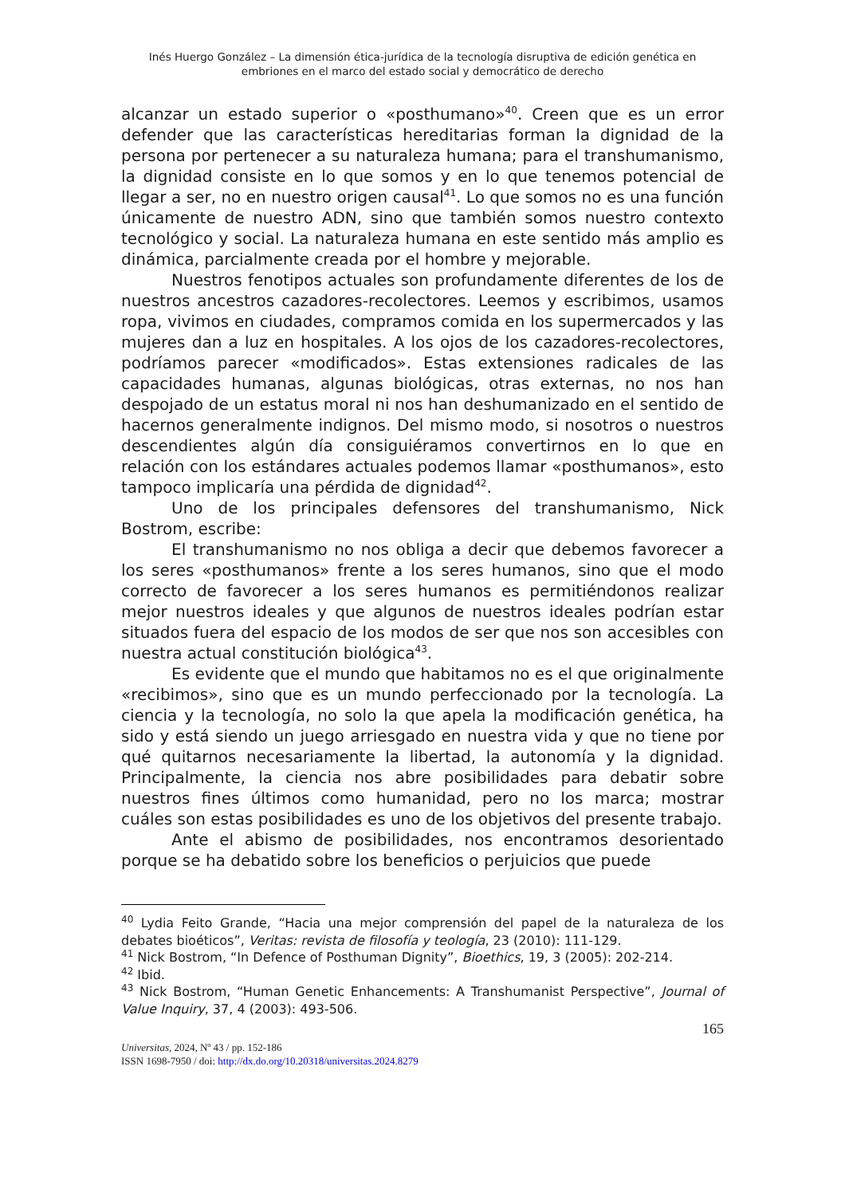Inés Huergo González – La dimensión ética-jurídica de la tecnología disruptiva de edición genética en embriones en el marco del estado social y democrático de derecho
alcanzar un estado superior o «posthumano»<sup>40</sup>. Creen que es un error defender que las características hereditarias forman la dignidad de la persona por pertenecer a su naturaleza humana; para el transhumanismo, la dignidad consiste en lo que somos y en lo que tenemos potencial de llegar a ser, no en nuestro origen causal<sup>41</sup>. Lo que somos no es una función únicamente de nuestro ADN, sino que también somos nuestro contexto tecnológico y social. La naturaleza humana en este sentido más amplio es dinámica, parcialmente creada por el hombre y mejorable.
Nuestros fenotipos actuales son profundamente diferentes de los de nuestros ancestros cazadores-recolectores. Leemos y escribimos, usamos ropa, vivimos en ciudades, compramos comida en los supermercados y las mujeres dan a luz en hospitales. A los ojos de los cazadores-recolectores, podríamos parecer «modificados». Estas extensiones radicales de las capacidades humanas, algunas biológicas, otras externas, no nos han despojado de un estatus moral ni nos han deshumanizado en el sentido de hacernos generalmente indignos. Del mismo modo, si nosotros o nuestros descendientes algún día consiguiéramos convertirnos en lo que en relación con los estándares actuales podemos llamar «posthumanos», esto tampoco implicaría una pérdida de dignidad<sup>42</sup>.
Uno de los principales defensores del transhumanismo, Nick Bostrom, escribe:
El transhumanismo no nos obliga a decir que debemos favorecer a los seres «posthumanos» frente a los seres humanos, sino que el modo correcto de favorecer a los seres humanos es permitiéndonos realizar mejor nuestros ideales y que algunos de nuestros ideales podrían estar situados fuera del espacio de los modos de ser que nos son accesibles con nuestra actual constitución biológica<sup>43</sup>.
Es evidente que el mundo que habitamos no es el que originalmente «recibimos», sino que es un mundo perfeccionado por la tecnología. La ciencia y la tecnología, no solo la que apela la modificación genética, ha sido y está siendo un juego arriesgado en nuestra vida y que no tiene por qué quitarnos necesariamente la libertad, la autonomía y la dignidad. Principalmente, la ciencia nos abre posibilidades para debatir sobre nuestros fines últimos como humanidad, pero no los marca; mostrar cuáles son estas posibilidades es uno de los objetivos del presente trabajo.
Ante el abismo de posibilidades, nos encontramos desorientado porque se ha debatido sobre los beneficios o perjuicios que puede
<sup>40</sup> Lydia Feito Grande, “Hacia una mejor comprensión del papel de la naturaleza de los debates bioéticos”, Veritas: revista de filosofía y teología, 23 (2010): 111-129.
<sup>41</sup> Nick Bostrom, “In Defence of Posthuman Dignity”, Bioethics, 19, 3 (2005): 202-214.
<sup>42</sup> Ibid.
<sup>43</sup> Nick Bostrom, “Human Genetic Enhancements: A Transhumanist Perspective”, Journal of Value Inquiry, 37, 4 (2003): 493-506.
165
Universitas, 2024, Nº 43 / pp. 152-186
ISSN 1698-7950 / doi: http://dx.do.org/10.20318/universitas.2024.8279